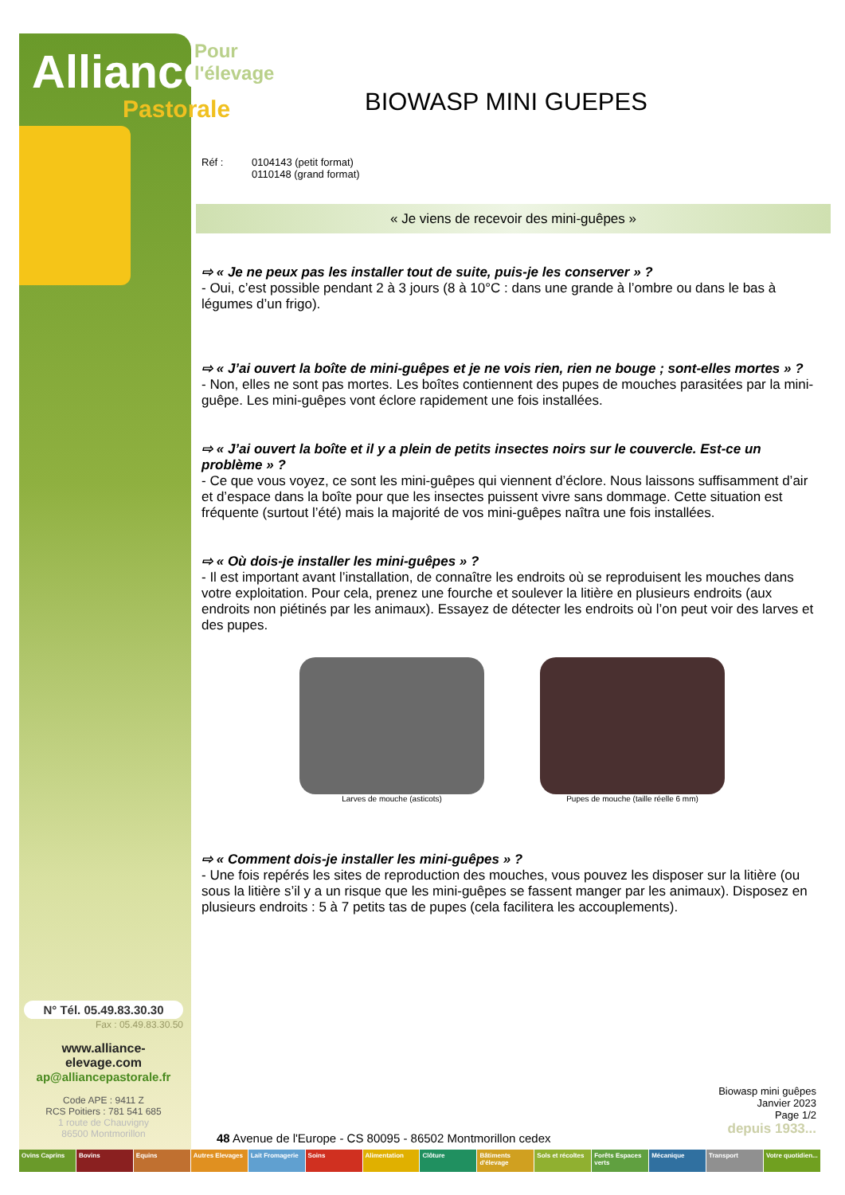Pour l'élevage
Alliance
Pastorale
N° Tél. 05.49.83.30.30
Fax : 05.49.83.30.50
www.alliance-elevage.com
ap@alliancepastorale.fr
Code APE : 9411 Z
RCS Poitiers : 781 541 685
1 route de Chauvigny
86500 Montmorillon
BIOWASP MINI GUEPES
Réf : 0104143 (petit format)
0110148 (grand format)
« Je viens de recevoir des mini-guêpes »
⇨ « Je ne peux pas les installer tout de suite, puis-je les conserver » ?
- Oui, c’est possible pendant 2 à 3 jours (8 à 10°C : dans une grande à l’ombre ou dans le bas à légumes d’un frigo).
⇨ « J’ai ouvert la boîte de mini-guêpes et je ne vois rien, rien ne bouge ; sont-elles mortes » ?
- Non, elles ne sont pas mortes. Les boîtes contiennent des pupes de mouches parasitées par la mini-guêpe. Les mini-guêpes vont éclore rapidement une fois installées.
⇨ « J’ai ouvert la boîte et il y a plein de petits insectes noirs sur le couvercle. Est-ce un problème » ?
- Ce que vous voyez, ce sont les mini-guêpes qui viennent d’éclore. Nous laissons suffisamment d’air et d’espace dans la boîte pour que les insectes puissent vivre sans dommage. Cette situation est fréquente (surtout l’été) mais la majorité de vos mini-guêpes naîtra une fois installées.
⇨ « Où dois-je installer les mini-guêpes » ?
- Il est important avant l’installation, de connaître les endroits où se reproduisent les mouches dans votre exploitation. Pour cela, prenez une fourche et soulever la litière en plusieurs endroits (aux endroits non piétinés par les animaux). Essayez de détecter les endroits où l’on peut voir des larves et des pupes.
Larves de mouche (asticots) Pupes de mouche (taille réelle 6 mm)
⇨ « Comment dois-je installer les mini-guêpes » ?
- Une fois repérés les sites de reproduction des mouches, vous pouvez les disposer sur la litière (ou sous la litière s’il y a un risque que les mini-guêpes se fassent manger par les animaux). Disposez en plusieurs endroits : 5 à 7 petits tas de pupes (cela facilitera les accouplements).
Biowasp mini guêpes
Janvier 2023
Page 1/2
depuis 1933...
48 Avenue de l'Europe - CS 80095 - 86502 Montmorillon cedex
Ovins Caprins Bovins Equins Autres Elevages Lait Fromagerie Soins Alimentation Clôture Bâtiments d'élevage Sols et récoltes Forêts Espaces verts Mécanique Transport Votre quotidien...